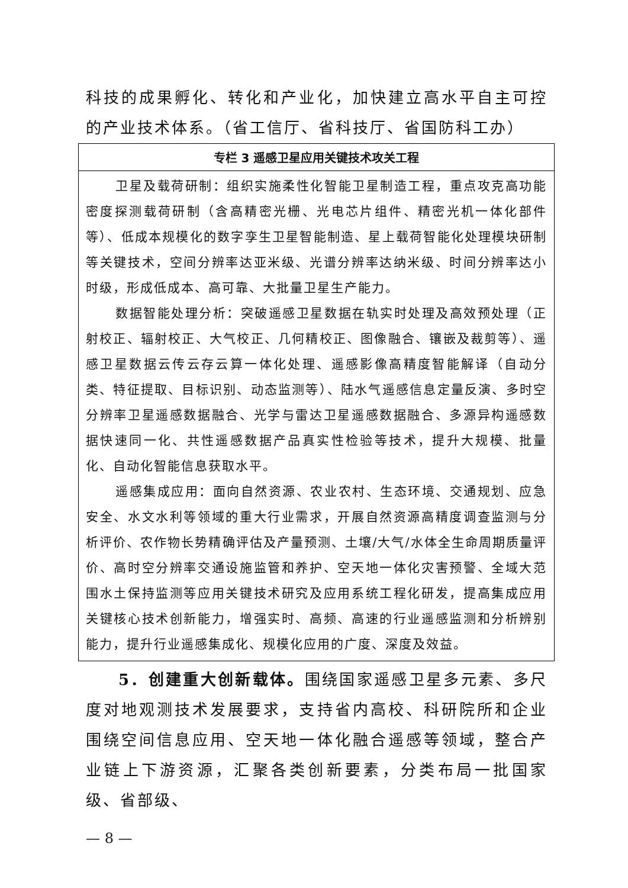科技的成果孵化、转化和产业化，加快建立高水平自主可控的产业技术体系。（省工信厅、省科技厅、省国防科工办）
| 专栏 3 遥感卫星应用关键技术攻关工程 |
| --- |
| 卫星及载荷研制：组织实施柔性化智能卫星制造工程，重点攻克高功能密度探测载荷研制（含高精密光栅、光电芯片组件、精密光机一体化部件等）、低成本规模化的数字孪生卫星智能制造、星上载荷智能化处理模块研制等关键技术，空间分辨率达亚米级、光谱分辨率达纳米级、时间分辨率达小时级，形成低成本、高可靠、大批量卫星生产能力。 数据智能处理分析：突破遥感卫星数据在轨实时处理及高效预处理（正射校正、辐射校正、大气校正、几何精校正、图像融合、镶嵌及裁剪等）、遥感卫星数据云传云存云算一体化处理、遥感影像高精度智能解译（自动分类、特征提取、目标识别、动态监测等）、陆水气遥感信息定量反演、多时空分辨率卫星遥感数据融合、光学与雷达卫星遥感数据融合、多源异构遥感数据快速同一化、共性遥感数据产品真实性检验等技术，提升大规模、批量化、自动化智能信息获取水平。 遥感集成应用：面向自然资源、农业农村、生态环境、交通规划、应急安全、水文水利等领域的重大行业需求，开展自然资源高精度调查监测与分析评价、农作物长势精确评估及产量预测、土壤/大气/水体全生命周期质量评价、高时空分辨率交通设施监管和养护、空天地一体化灾害预警、全域大范围水土保持监测等应用关键技术研究及应用系统工程化研发，提高集成应用关键核心技术创新能力，增强实时、高频、高速的行业遥感监测和分析辨别能力，提升行业遥感集成化、规模化应用的广度、深度及效益。 |
5．创建重大创新载体。围绕国家遥感卫星多元素、多尺度对地观测技术发展要求，支持省内高校、科研院所和企业围绕空间信息应用、空天地一体化融合遥感等领域，整合产业链上下游资源，汇聚各类创新要素，分类布局一批国家级、省部级、
— 8 —